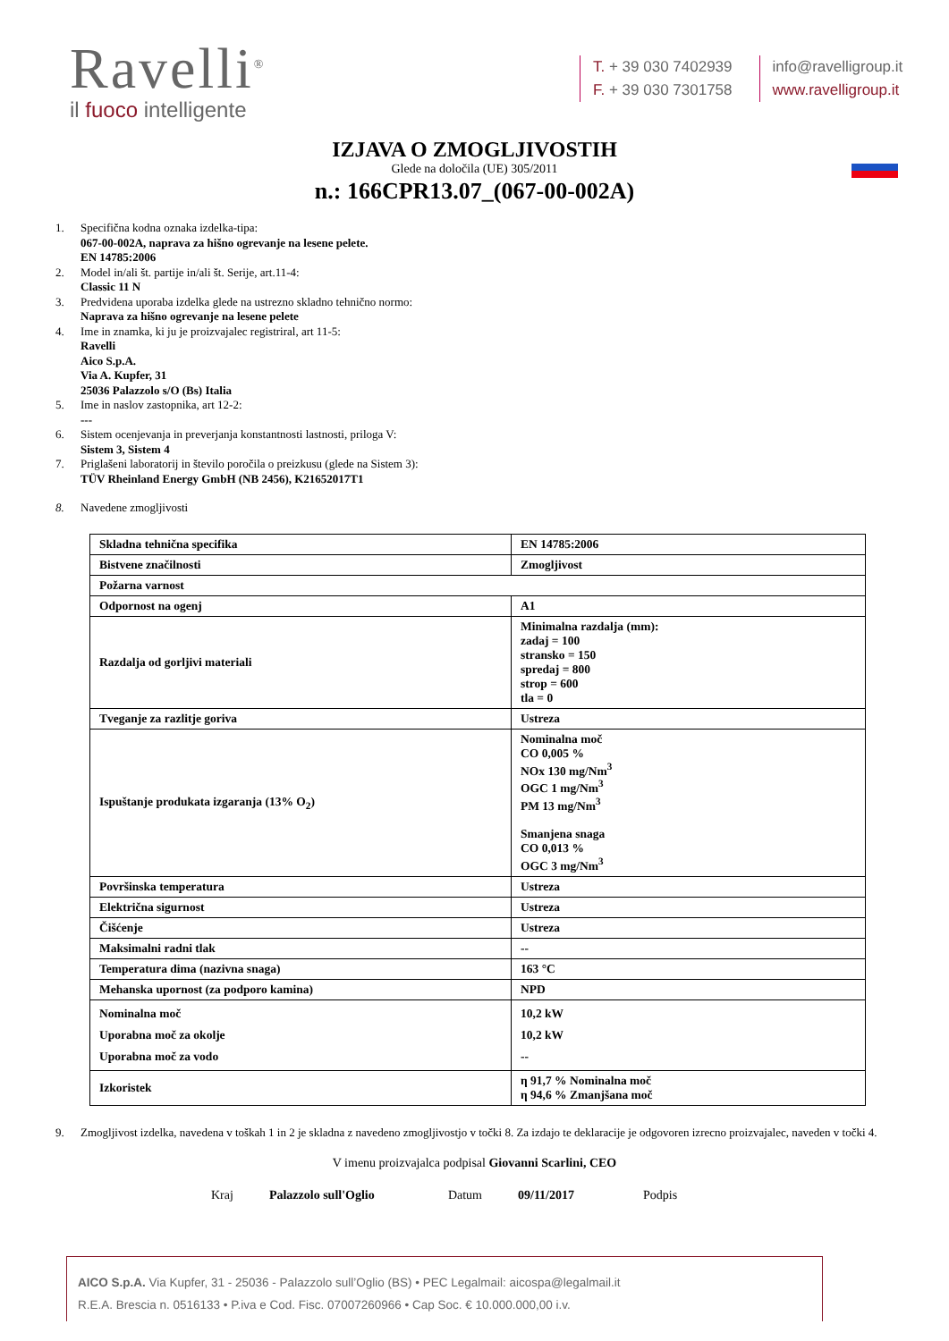Ravelli<sup>®</sup>
il fuoco intelligente
T. + 39 030 7402939
F. + 39 030 7301758
info@ravelligroup.it
www.ravelligroup.it
IZJAVA O ZMOGLJIVOSTIH
Glede na določila (UE) 305/2011
n.: 166CPR13.07_(067-00-002A)
1. Specifična kodna oznaka izdelka-tipa:
067-00-002A, naprava za hišno ogrevanje na lesene pelete.
EN 14785:2006
2. Model in/ali št. partije in/ali št. Serije, art.11-4:
Classic 11 N
3. Predvidena uporaba izdelka glede na ustrezno skladno tehnično normo:
Naprava za hišno ogrevanje na lesene pelete
4. Ime in znamka, ki ju je proizvajalec registriral, art 11-5:
Ravelli
Aico S.p.A.
Via A. Kupfer, 31
25036 Palazzolo s/O (Bs) Italia
5. Ime in naslov zastopnika, art 12-2:
---
6. Sistem ocenjevanja in preverjanja konstantnosti lastnosti, priloga V:
Sistem 3, Sistem 4
7. Priglašeni laboratorij in število poročila o preizkusu (glede na Sistem 3):
TÜV Rheinland Energy GmbH (NB 2456), K21652017T1
8. Navedene zmogljivosti
| Skladna tehnična specifika | EN 14785:2006 |
| Bistvene značilnosti | Zmogljivost |
| Požarna varnost | |
| Odpornost na ogenj | A1 |
| Razdalja od gorljivi materiali | Minimalna razdalja (mm): zadaj = 100 stransko = 150 spredaj = 800 strop = 600 tla = 0 |
| Tveganje za razlitje goriva | Ustreza |
| Ispuštanje produkata izgaranja (13% O<sub>2</sub>) | Nominalna moč CO 0,005 % NOx 130 mg/Nm<sup>3</sup> OGC 1 mg/Nm<sup>3</sup> PM 13 mg/Nm<sup>3</sup> Smanjena snaga CO 0,013 % OGC 3 mg/Nm<sup>3</sup> |
| Površinska temperatura | Ustreza |
| Električna sigurnost | Ustreza |
| Čišćenje | Ustreza |
| Maksimalni radni tlak | -- |
| Temperatura dima (nazivna snaga) | 163 °C |
| Mehanska upornost (za podporo kamina) | NPD |
| Nominalna moč Uporabna moč za okolje Uporabna moč za vodo | 10,2 kW 10,2 kW -- |
| Izkoristek | η 91,7 % Nominalna moč η 94,6 % Zmanjšana moč |
9. Zmogljivost izdelka, navedena v toškah 1 in 2 je skladna z navedeno zmogljivostjo v točki 8. Za izdajo te deklaracije je odgovoren izrecno proizvajalec, naveden v točki 4.
V imenu proizvajalca podpisal Giovanni Scarlini, CEO
Kraj Palazzolo sull'Oglio Datum 09/11/2017 Podpis
AICO S.p.A. Via Kupfer, 31 - 25036 - Palazzolo sull’Oglio (BS) • PEC Legalmail: aicospa@legalmail.it
R.E.A. Brescia n. 0516133 • P.iva e Cod. Fisc. 07007260966 • Cap Soc. € 10.000.000,00 i.v.